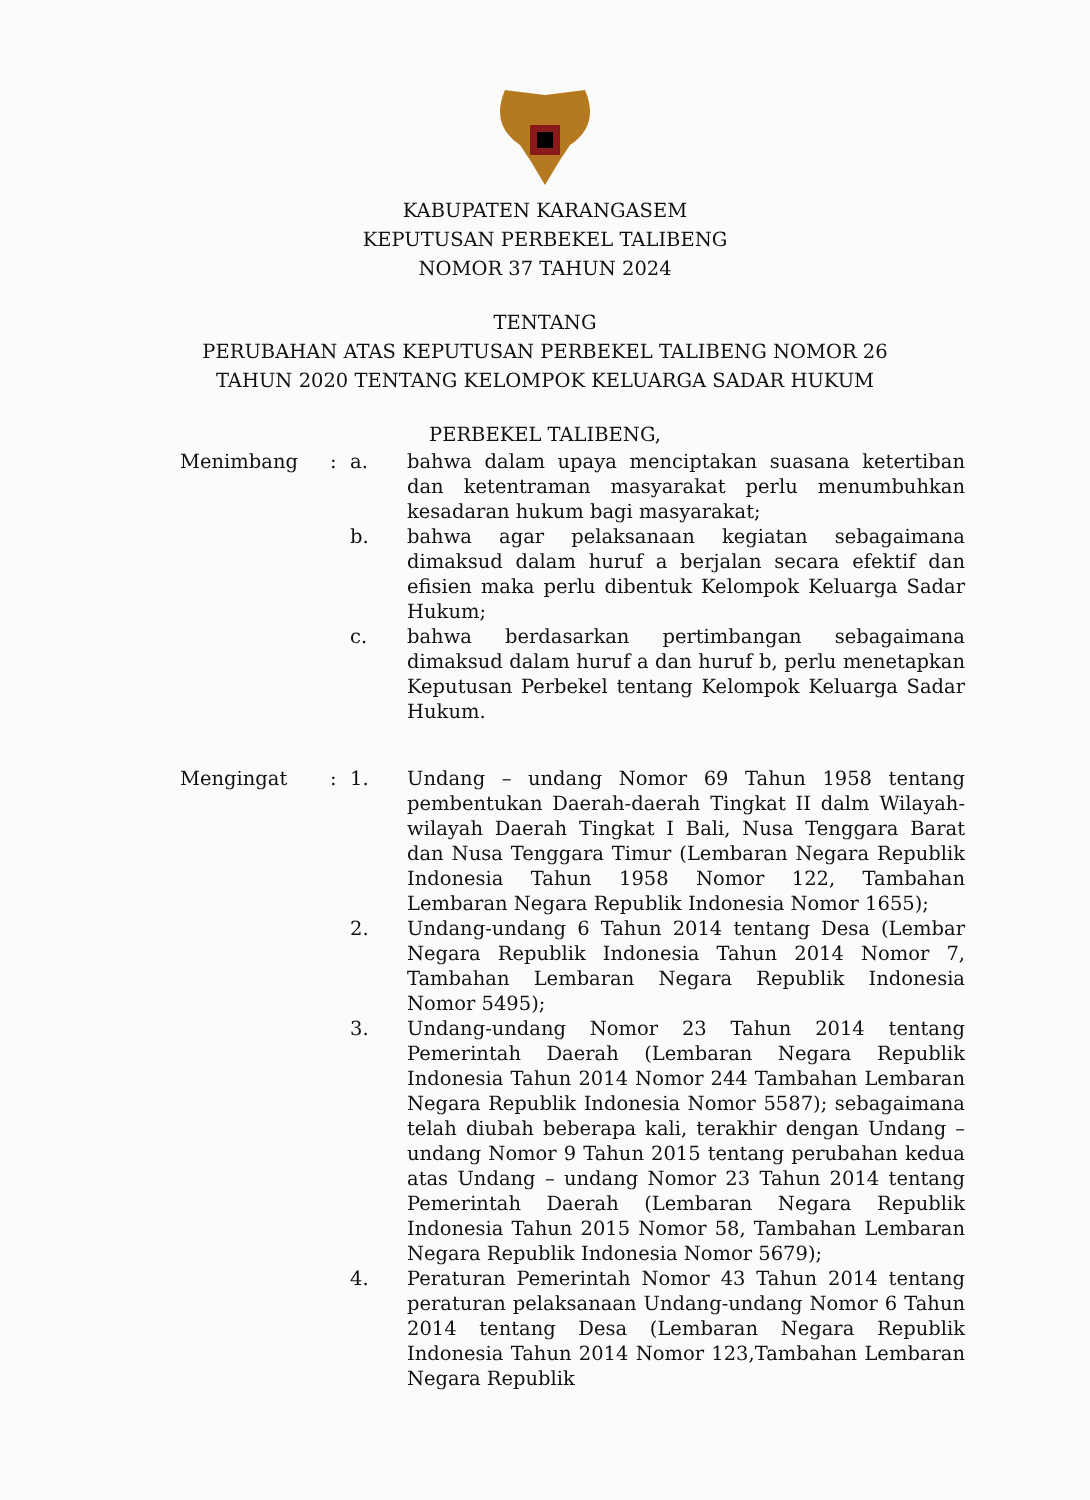KABUPATEN KARANGASEM
KEPUTUSAN PERBEKEL TALIBENG
NOMOR 37 TAHUN 2024
TENTANG
PERUBAHAN ATAS KEPUTUSAN PERBEKEL TALIBENG NOMOR 26
TAHUN 2020 TENTANG KELOMPOK KELUARGA SADAR HUKUM
PERBEKEL TALIBENG,
Menimbang : a. bahwa dalam upaya menciptakan suasana ketertiban dan ketentraman masyarakat perlu menumbuhkan kesadaran hukum bagi masyarakat;
b. bahwa agar pelaksanaan kegiatan sebagaimana dimaksud dalam huruf a berjalan secara efektif dan efisien maka perlu dibentuk Kelompok Keluarga Sadar Hukum;
c. bahwa berdasarkan pertimbangan sebagaimana dimaksud dalam huruf a dan huruf b, perlu menetapkan Keputusan Perbekel tentang Kelompok Keluarga Sadar Hukum.
Mengingat : 1. Undang – undang Nomor 69 Tahun 1958 tentang pembentukan Daerah-daerah Tingkat II dalm Wilayah-wilayah Daerah Tingkat I Bali, Nusa Tenggara Barat dan Nusa Tenggara Timur (Lembaran Negara Republik Indonesia Tahun 1958 Nomor 122, Tambahan Lembaran Negara Republik Indonesia Nomor 1655);
2. Undang-undang 6 Tahun 2014 tentang Desa (Lembar Negara Republik Indonesia Tahun 2014 Nomor 7, Tambahan Lembaran Negara Republik Indonesia Nomor 5495);
3. Undang-undang Nomor 23 Tahun 2014 tentang Pemerintah Daerah (Lembaran Negara Republik Indonesia Tahun 2014 Nomor 244 Tambahan Lembaran Negara Republik Indonesia Nomor 5587); sebagaimana telah diubah beberapa kali, terakhir dengan Undang –undang Nomor 9 Tahun 2015 tentang perubahan kedua atas Undang – undang Nomor 23 Tahun 2014 tentang Pemerintah Daerah (Lembaran Negara Republik Indonesia Tahun 2015 Nomor 58, Tambahan Lembaran Negara Republik Indonesia Nomor 5679);
4. Peraturan Pemerintah Nomor 43 Tahun 2014 tentang peraturan pelaksanaan Undang-undang Nomor 6 Tahun 2014 tentang Desa (Lembaran Negara Republik Indonesia Tahun 2014 Nomor 123,Tambahan Lembaran Negara Republik